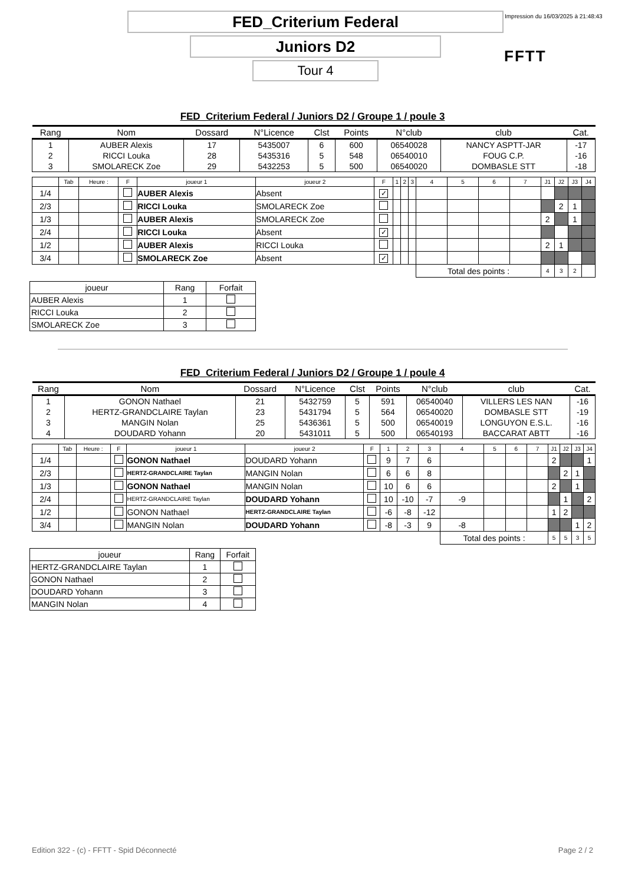FED_Criterium Federal
Impression du 16/03/2025 à 21:48:43
Juniors D2
FFTT
Tour 4
FED_Criterium Federal / Juniors D2 / Groupe 1 / poule 3
| Rang | Nom | Dossard | N°Licence | Clst | Points | N°club | club | Cat. |
| 1 | AUBER Alexis | 17 | 5435007 | 6 | 600 | 06540028 | NANCY ASPTT-JAR | -17 |
| 2 | RICCI Louka | 28 | 5435316 | 5 | 548 | 06540010 | FOUG C.P. | -16 |
| 3 | SMOLARECK Zoe | 29 | 5432253 | 5 | 500 | 06540020 | DOMBASLE STT | -18 |
| | Tab | Heure : | F | joueur 1 | joueur 2 | F | 1 | 2 | 3 | 4 | 5 | 6 | 7 | J1 | J2 | J3 | J4 |
| 1/4 | | | | AUBER Alexis | Absent | ✓ | | | | | | | | | | | |
| 2/3 | | | | RICCI Louka | SMOLARECK Zoe | | | | | | | | | | 2 | 1 | |
| 1/3 | | | | AUBER Alexis | SMOLARECK Zoe | | | | | | | | | 2 | | 1 | |
| 2/4 | | | | RICCI Louka | Absent | ✓ | | | | | | | | | | | |
| 1/2 | | | | AUBER Alexis | RICCI Louka | | | | | | | | | 2 | 1 | | |
| 3/4 | | | | SMOLARECK Zoe | Absent | ✓ | | | | | | | | | | | |
| | | | | | | | | | | Total des points : | | | | 4 | 3 | 2 | |
| joueur | Rang | Forfait |
| --- | --- | --- |
| AUBER Alexis | 1 | |
| RICCI Louka | 2 | |
| SMOLARECK Zoe | 3 | |
FED_Criterium Federal / Juniors D2 / Groupe 1 / poule 4
| Rang | Nom | Dossard | N°Licence | Clst | Points | N°club | club | Cat. |
| 1 | GONON Nathael | 21 | 5432759 | 5 | 591 | 06540040 | VILLERS LES NAN | -16 |
| 2 | HERTZ-GRANDCLAIRE Taylan | 23 | 5431794 | 5 | 564 | 06540020 | DOMBASLE STT | -19 |
| 3 | MANGIN Nolan | 25 | 5436361 | 5 | 500 | 06540019 | LONGUYON E.S.L. | -16 |
| 4 | DOUDARD Yohann | 20 | 5431011 | 5 | 500 | 06540193 | BACCARAT ABTT | -16 |
| | Tab | Heure : | F | joueur 1 | joueur 2 | F | 1 | 2 | 3 | 4 | 5 | 6 | 7 | J1 | J2 | J3 | J4 |
| 1/4 | | | | GONON Nathael | DOUDARD Yohann | | 9 | 7 | 6 | | | | | 2 | | | 1 |
| 2/3 | | | | HERTZ-GRANDCLAIRE Taylan | MANGIN Nolan | | 6 | 6 | 8 | | | | | | 2 | 1 | |
| 1/3 | | | | GONON Nathael | MANGIN Nolan | | 10 | 6 | 6 | | | | | 2 | | 1 | |
| 2/4 | | | | HERTZ-GRANDCLAIRE Taylan | DOUDARD Yohann | | 10 | -10 | -7 | -9 | | | | | 1 | | 2 |
| 1/2 | | | | GONON Nathael | HERTZ-GRANDCLAIRE Taylan | | -6 | -8 | -12 | | | | | 1 | 2 | | |
| 3/4 | | | | MANGIN Nolan | DOUDARD Yohann | | -8 | -3 | 9 | -8 | | | | | | 1 | 2 |
| | | | | | | | | | | Total des points : | | | | 5 | 5 | 3 | 5 |
| joueur | Rang | Forfait |
| --- | --- | --- |
| HERTZ-GRANDCLAIRE Taylan | 1 | |
| GONON Nathael | 2 | |
| DOUDARD Yohann | 3 | |
| MANGIN Nolan | 4 | |
Edition 322 - (c) - FFTT - Spid Déconnecté Page 2 / 2